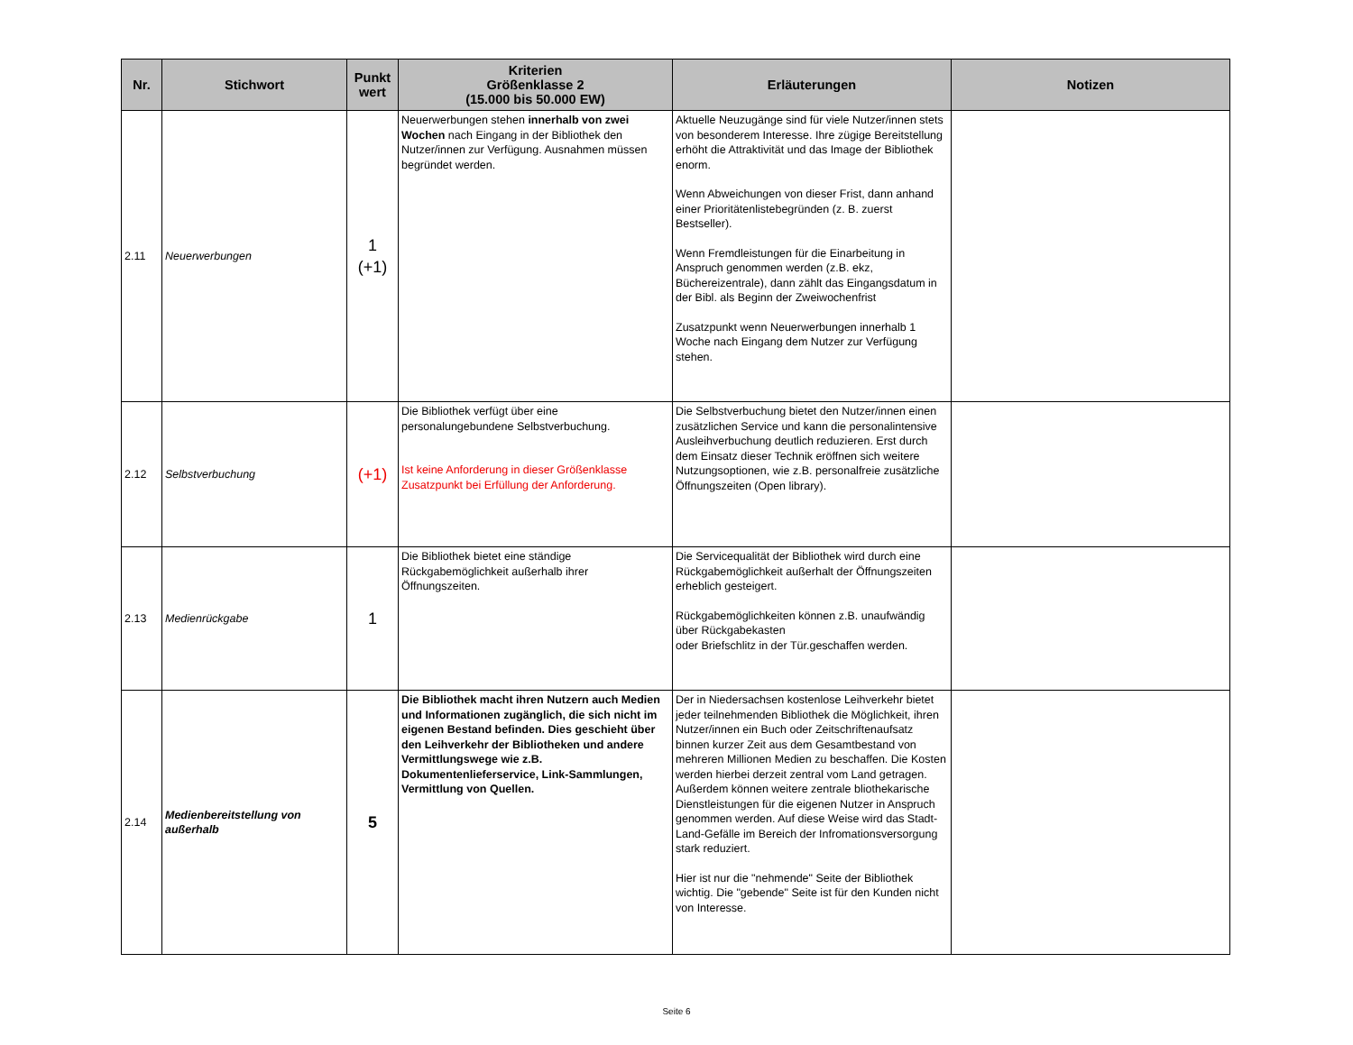| Nr. | Stichwort | Punkt wert | Kriterien Größenklasse 2 (15.000 bis 50.000 EW) | Erläuterungen | Notizen |
| --- | --- | --- | --- | --- | --- |
| 2.11 | Neuerwerbungen | 1 (+1) | Neuerwerbungen stehen innerhalb von zwei Wochen nach Eingang in der Bibliothek den Nutzer/innen zur Verfügung. Ausnahmen müssen begründet werden. | Aktuelle Neuzugänge sind für viele Nutzer/innen stets von besonderem Interesse. Ihre zügige Bereitstellung erhöht die Attraktivität und das Image der Bibliothek enorm. Wenn Abweichungen von dieser Frist, dann anhand einer Prioritätenlistebegründen (z. B. zuerst Bestseller). Wenn Fremdleistungen für die Einarbeitung in Anspruch genommen werden (z.B. ekz, Büchereizentrale), dann zählt das Eingangsdatum in der Bibl. als Beginn der Zweiwochenfrist Zusatzpunkt wenn Neuerwerbungen innerhalb 1 Woche nach Eingang dem Nutzer zur Verfügung stehen. | |
| 2.12 | Selbstverbuchung | (+1) | Die Bibliothek verfügt über eine personalungebundene Selbstverbuchung. Ist keine Anforderung in dieser Größenklasse Zusatzpunkt bei Erfüllung der Anforderung. | Die Selbstverbuchung bietet den Nutzer/innen einen zusätzlichen Service und kann die personalintensive Ausleihverbuchung deutlich reduzieren. Erst durch dem Einsatz dieser Technik eröffnen sich weitere Nutzungsoptionen, wie z.B. personalfreie zusätzliche Öffnungszeiten (Open library). | |
| 2.13 | Medienrückgabe | 1 | Die Bibliothek bietet eine ständige Rückgabemöglichkeit außerhalb ihrer Öffnungszeiten. | Die Servicequalität der Bibliothek wird durch eine Rückgabemöglichkeit außerhalt der Öffnungszeiten erheblich gesteigert. Rückgabemöglichkeiten können z.B. unaufwändig über Rückgabekasten oder Briefschlitz in der Tür.geschaffen werden. | |
| 2.14 | Medienbereitstellung von außerhalb | 5 | Die Bibliothek macht ihren Nutzern auch Medien und Informationen zugänglich, die sich nicht im eigenen Bestand befinden. Dies geschieht über den Leihverkehr der Bibliotheken und andere Vermittlungswege wie z.B. Dokumentenlieferservice, Link-Sammlungen, Vermittlung von Quellen. | Der in Niedersachsen kostenlose Leihverkehr bietet jeder teilnehmenden Bibliothek die Möglichkeit, ihren Nutzer/innen ein Buch oder Zeitschriftenaufsatz binnen kurzer Zeit aus dem Gesamtbestand von mehreren Millionen Medien zu beschaffen. Die Kosten werden hierbei derzeit zentral vom Land getragen. Außerdem können weitere zentrale bliothekarische Dienstleistungen für die eigenen Nutzer in Anspruch genommen werden. Auf diese Weise wird das Stadt-Land-Gefälle im Bereich der Infromationsversorgung stark reduziert. Hier ist nur die "nehmende" Seite der Bibliothek wichtig. Die "gebende" Seite ist für den Kunden nicht von Interesse. | |
Seite 6